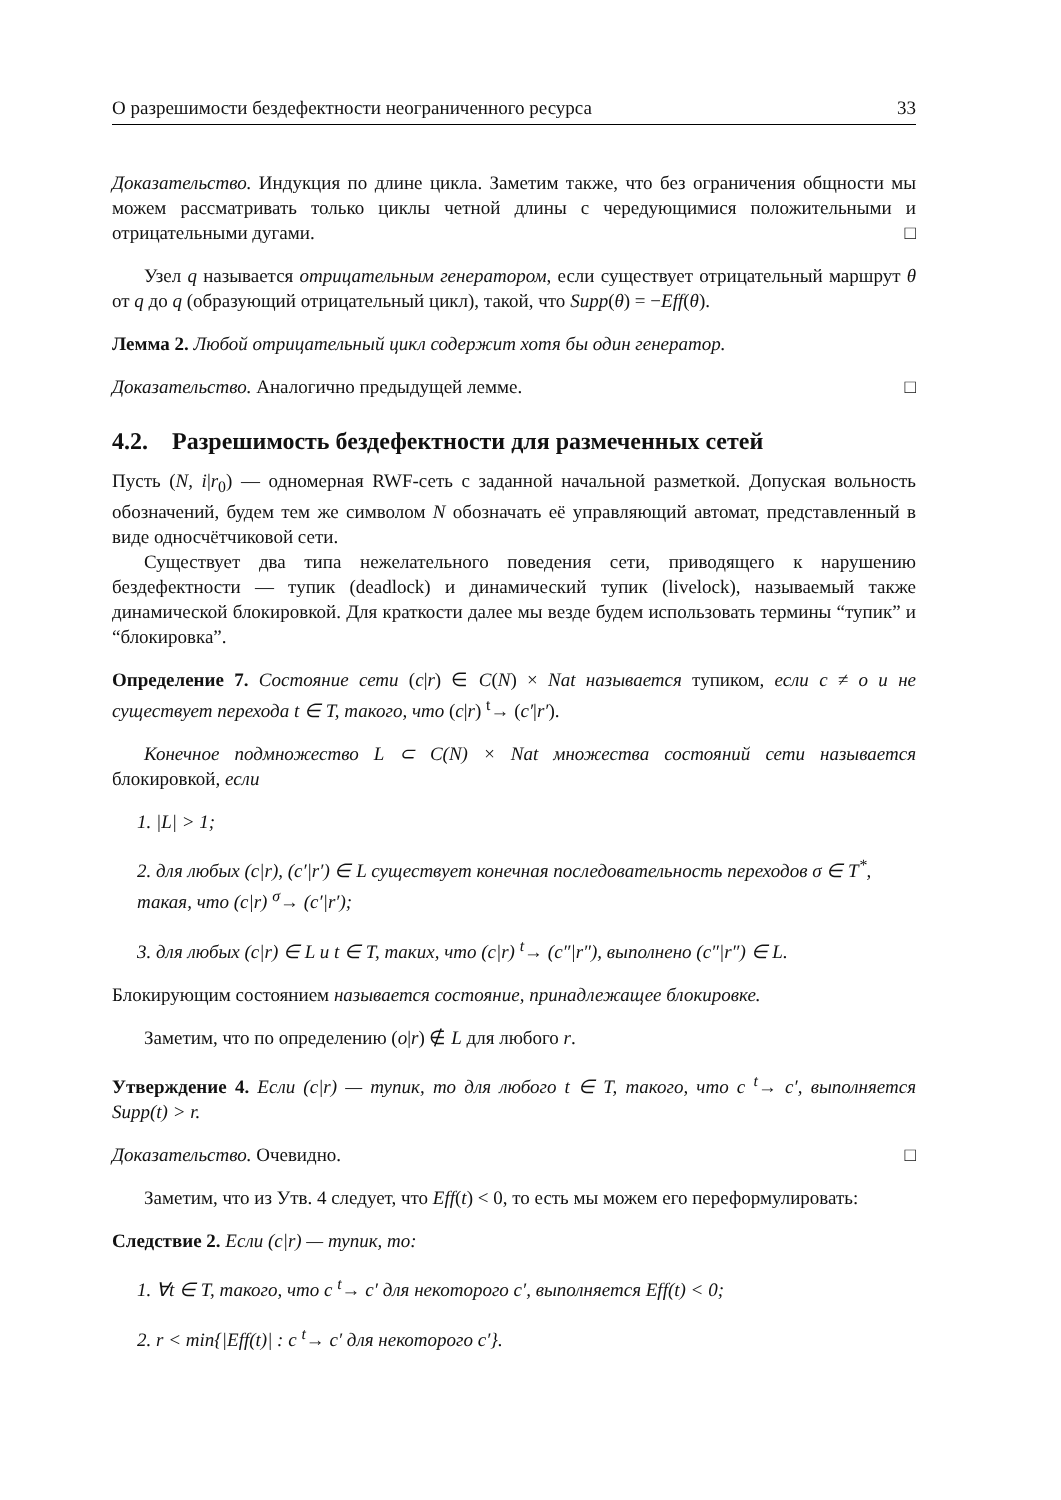О разрешимости бездефектности неограниченного ресурса 33
Доказательство. Индукция по длине цикла. Заметим также, что без ограничения общности мы можем рассматривать только циклы четной длины с чередующимися положительными и отрицательными дугами. □
Узел q называется отрицательным генератором, если существует отрицательный маршрут θ от q до q (образующий отрицательный цикл), такой, что Supp(θ) = −Eff(θ).
Лемма 2. Любой отрицательный цикл содержит хотя бы один генератор.
Доказательство. Аналогично предыдущей лемме. □
4.2. Разрешимость бездефектности для размеченных сетей
Пусть (N, i|r<sub>0</sub>) — одномерная RWF-сеть с заданной начальной разметкой. Допуская вольность обозначений, будем тем же символом N обозначать её управляющий автомат, представленный в виде односчётчиковой сети.
Существует два типа нежелательного поведения сети, приводящего к нарушению бездефектности — тупик (deadlock) и динамический тупик (livelock), называемый также динамической блокировкой. Для краткости далее мы везде будем использовать термины “тупик” и “блокировка”.
Определение 7. Состояние сети (c|r) ∈ C(N) × Nat называется тупиком, если c ≠ o и не существует перехода t ∈ T, такого, что (c|r) <sup>t</sup>→ (c′|r′).
Конечное подмножество L ⊂ C(N) × Nat множества состояний сети называется блокировкой, если
1. |L| > 1;
2. для любых (c|r), (c′|r′) ∈ L существует конечная последовательность переходов σ ∈ T<sup>*</sup>, такая, что (c|r) <sup>σ</sup>→ (c′|r′);
3. для любых (c|r) ∈ L и t ∈ T, таких, что (c|r) <sup>t</sup>→ (c″|r″), выполнено (c″|r″) ∈ L.
Блокирующим состоянием называется состояние, принадлежащее блокировке.
Заметим, что по определению (o|r) ∉ L для любого r.
Утверждение 4. Если (c|r) — тупик, то для любого t ∈ T, такого, что c <sup>t</sup>→ c′, выполняется Supp(t) > r.
Доказательство. Очевидно. □
Заметим, что из Утв. 4 следует, что Eff(t) < 0, то есть мы можем его переформулировать:
Следствие 2. Если (c|r) — тупик, то:
1. ∀t ∈ T, такого, что c <sup>t</sup>→ c′ для некоторого c′, выполняется Eff(t) < 0;
2. r < min{|Eff(t)| : c <sup>t</sup>→ c′ для некоторого c′}.